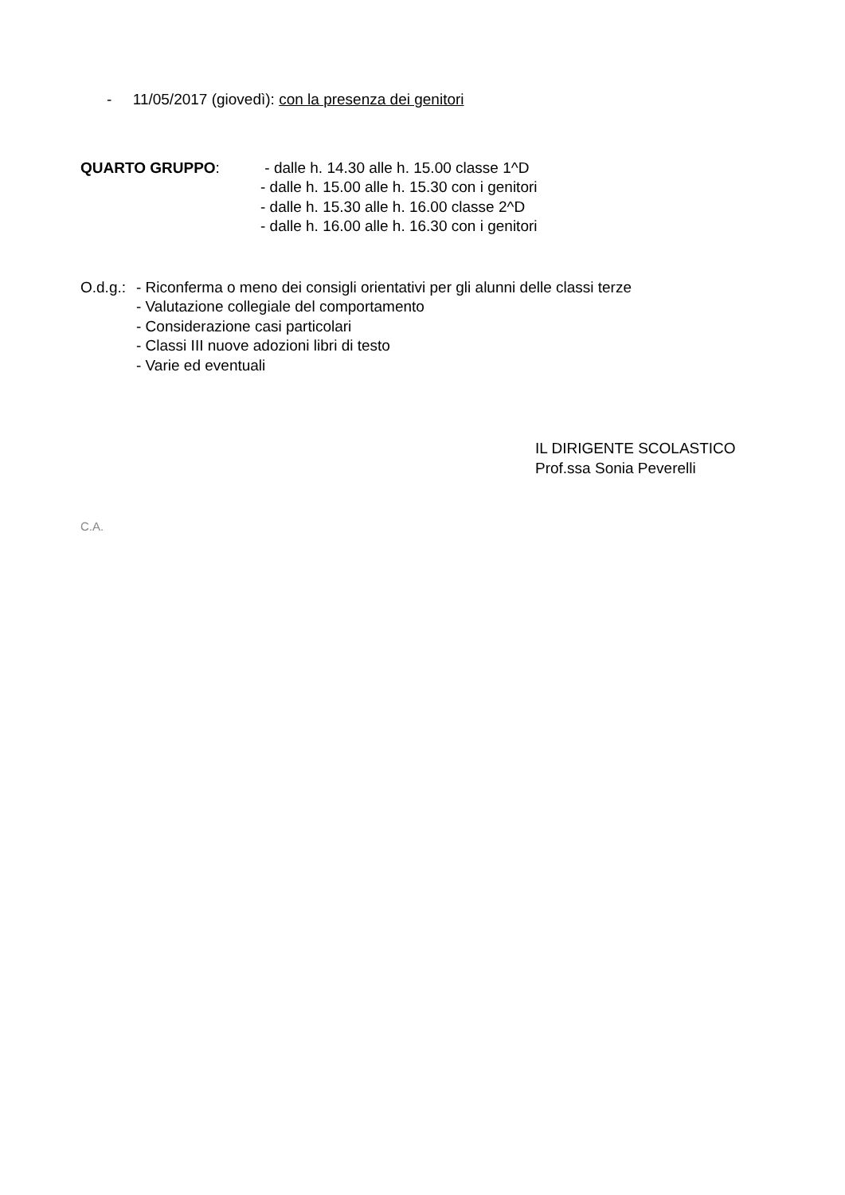- 11/05/2017 (giovedì): con la presenza dei genitori
QUARTO GRUPPO: - dalle h. 14.30 alle h. 15.00 classe 1^D
- dalle h. 15.00 alle h. 15.30 con i genitori
- dalle h. 15.30 alle h. 16.00 classe 2^D
- dalle h. 16.00 alle h. 16.30 con i genitori
O.d.g.:
- Riconferma o meno dei consigli orientativi per gli alunni delle classi terze
- Valutazione collegiale del comportamento
- Considerazione casi particolari
- Classi III nuove adozioni libri di testo
- Varie ed eventuali
IL DIRIGENTE SCOLASTICO
Prof.ssa Sonia Peverelli
C.A.